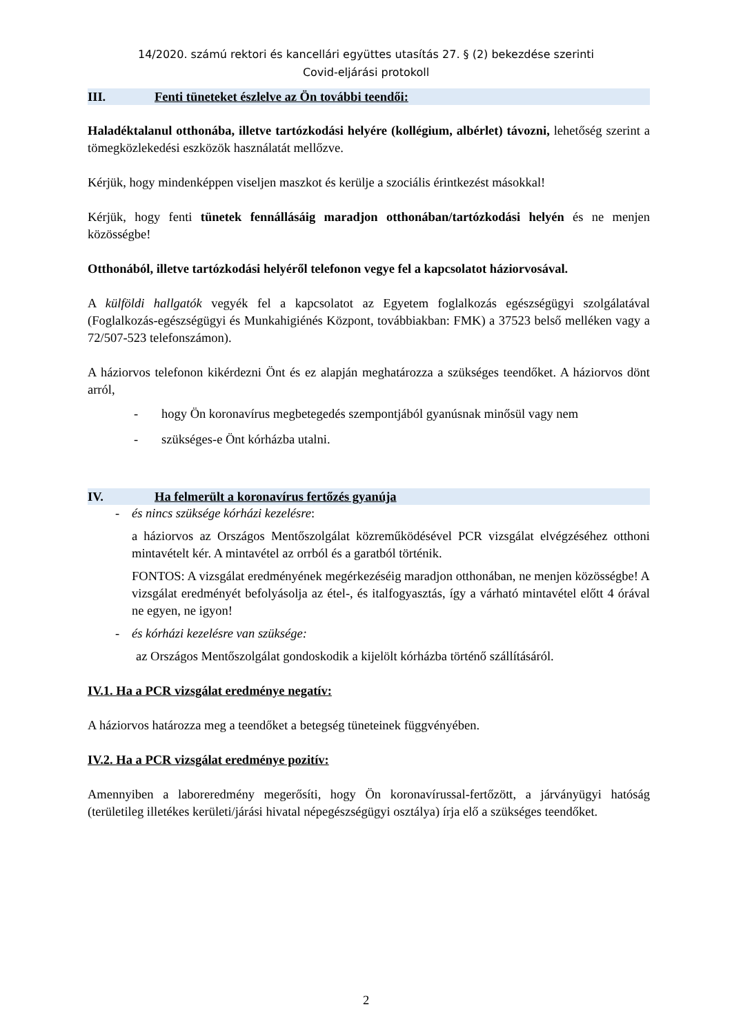14/2020. számú rektori és kancellári együttes utasítás 27. § (2) bekezdése szerinti
Covid-eljárási protokoll
III. Fenti tüneteket észlelve az Ön további teendői:
Haladéktalanul otthonába, illetve tartózkodási helyére (kollégium, albérlet) távozni, lehetőség szerint a tömegközlekedési eszközök használatát mellőzve.
Kérjük, hogy mindenképpen viseljen maszkot és kerülje a szociális érintkezést másokkal!
Kérjük, hogy fenti tünetek fennállásáig maradjon otthonában/tartózkodási helyén és ne menjen közösségbe!
Otthonából, illetve tartózkodási helyéről telefonon vegye fel a kapcsolatot háziorvosával.
A külföldi hallgatók vegyék fel a kapcsolatot az Egyetem foglalkozás egészségügyi szolgálatával (Foglalkozás-egészségügyi és Munkahigiénés Központ, továbbiakban: FMK) a 37523 belső melléken vagy a 72/507-523 telefonszámon).
A háziorvos telefonon kikérdezni Önt és ez alapján meghatározza a szükséges teendőket. A háziorvos dönt arról,
- hogy Ön koronavírus megbetegedés szempontjából gyanúsnak minősül vagy nem
- szükséges-e Önt kórházba utalni.
IV. Ha felmerült a koronavírus fertőzés gyanúja
- és nincs szüksége kórházi kezelésre:
a háziorvos az Országos Mentőszolgálat közreműködésével PCR vizsgálat elvégzéséhez otthoni mintavételt kér. A mintavétel az orrból és a garatból történik.
FONTOS: A vizsgálat eredményének megérkezéséig maradjon otthonában, ne menjen közösségbe! A vizsgálat eredményét befolyásolja az étel-, és italfogyasztás, így a várható mintavétel előtt 4 órával ne egyen, ne igyon!
- és kórházi kezelésre van szüksége:
az Országos Mentőszolgálat gondoskodik a kijelölt kórházba történő szállításáról.
IV.1. Ha a PCR vizsgálat eredménye negatív:
A háziorvos határozza meg a teendőket a betegség tüneteinek függvényében.
IV.2. Ha a PCR vizsgálat eredménye pozitív:
Amennyiben a laboreredmény megerősíti, hogy Ön koronavírussal-fertőzött, a járványügyi hatóság (területileg illetékes kerületi/járási hivatal népegészségügyi osztálya) írja elő a szükséges teendőket.
2